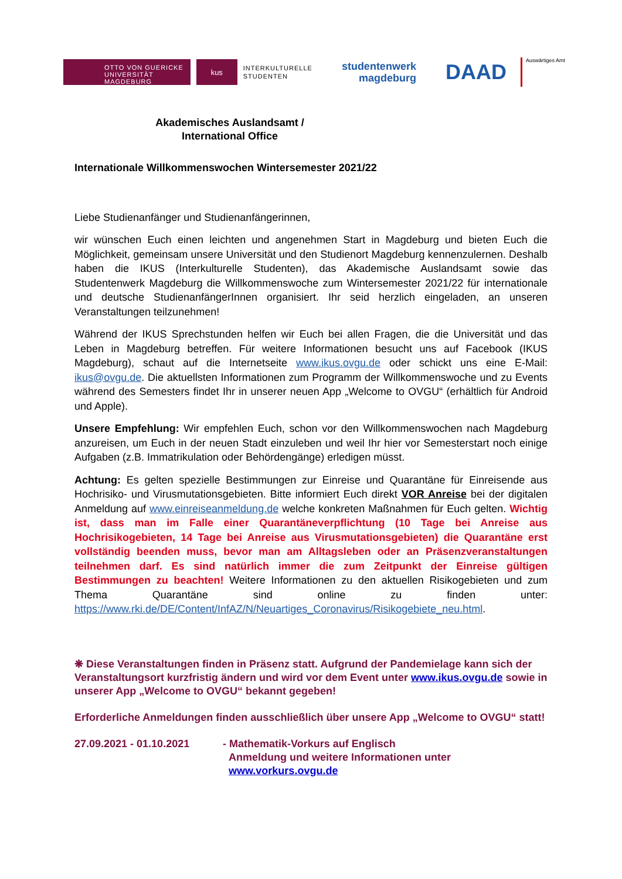OTTO VON GUERICKE
UNIVERSITÄT
MAGDEBURG
kus
INTERKULTURELLE
STUDENTEN
studentenwerk
magdeburg
DAAD
Auswärtiges Amt
Akademisches Auslandsamt /
International Office
Internationale Willkommenswochen Wintersemester 2021/22
Liebe Studienanfänger und Studienanfängerinnen,
wir wünschen Euch einen leichten und angenehmen Start in Magdeburg und bieten Euch die Möglichkeit, gemeinsam unsere Universität und den Studienort Magdeburg kennenzulernen. Deshalb haben die IKUS (Interkulturelle Studenten), das Akademische Auslandsamt sowie das Studentenwerk Magdeburg die Willkommenswoche zum Wintersemester 2021/22 für internationale und deutsche StudienanfängerInnen organisiert. Ihr seid herzlich eingeladen, an unseren Veranstaltungen teilzunehmen!
Während der IKUS Sprechstunden helfen wir Euch bei allen Fragen, die die Universität und das Leben in Magdeburg betreffen. Für weitere Informationen besucht uns auf Facebook (IKUS Magdeburg), schaut auf die Internetseite www.ikus.ovgu.de oder schickt uns eine E-Mail: ikus@ovgu.de. Die aktuellsten Informationen zum Programm der Willkommenswoche und zu Events während des Semesters findet Ihr in unserer neuen App „Welcome to OVGU“ (erhältlich für Android und Apple).
Unsere Empfehlung: Wir empfehlen Euch, schon vor den Willkommenswochen nach Magdeburg anzureisen, um Euch in der neuen Stadt einzuleben und weil Ihr hier vor Semesterstart noch einige Aufgaben (z.B. Immatrikulation oder Behördengänge) erledigen müsst.
Achtung: Es gelten spezielle Bestimmungen zur Einreise und Quarantäne für Einreisende aus Hochrisiko- und Virusmutationsgebieten. Bitte informiert Euch direkt VOR Anreise bei der digitalen Anmeldung auf www.einreiseanmeldung.de welche konkreten Maßnahmen für Euch gelten. Wichtig ist, dass man im Falle einer Quarantäneverpflichtung (10 Tage bei Anreise aus Hochrisikogebieten, 14 Tage bei Anreise aus Virusmutationsgebieten) die Quarantäne erst vollständig beenden muss, bevor man am Alltagsleben oder an Präsenzveranstaltungen teilnehmen darf. Es sind natürlich immer die zum Zeitpunkt der Einreise gültigen Bestimmungen zu beachten! Weitere Informationen zu den aktuellen Risikogebieten und zum Thema Quarantäne sind online zu finden unter: https://www.rki.de/DE/Content/InfAZ/N/Neuartiges_Coronavirus/Risikogebiete_neu.html.
❋ Diese Veranstaltungen finden in Präsenz statt. Aufgrund der Pandemielage kann sich der Veranstaltungsort kurzfristig ändern und wird vor dem Event unter www.ikus.ovgu.de sowie in unserer App „Welcome to OVGU“ bekannt gegeben!
Erforderliche Anmeldungen finden ausschließlich über unsere App „Welcome to OVGU“ statt!
27.09.2021 - 01.10.2021 - Mathematik-Vorkurs auf Englisch
Anmeldung und weitere Informationen unter
www.vorkurs.ovgu.de